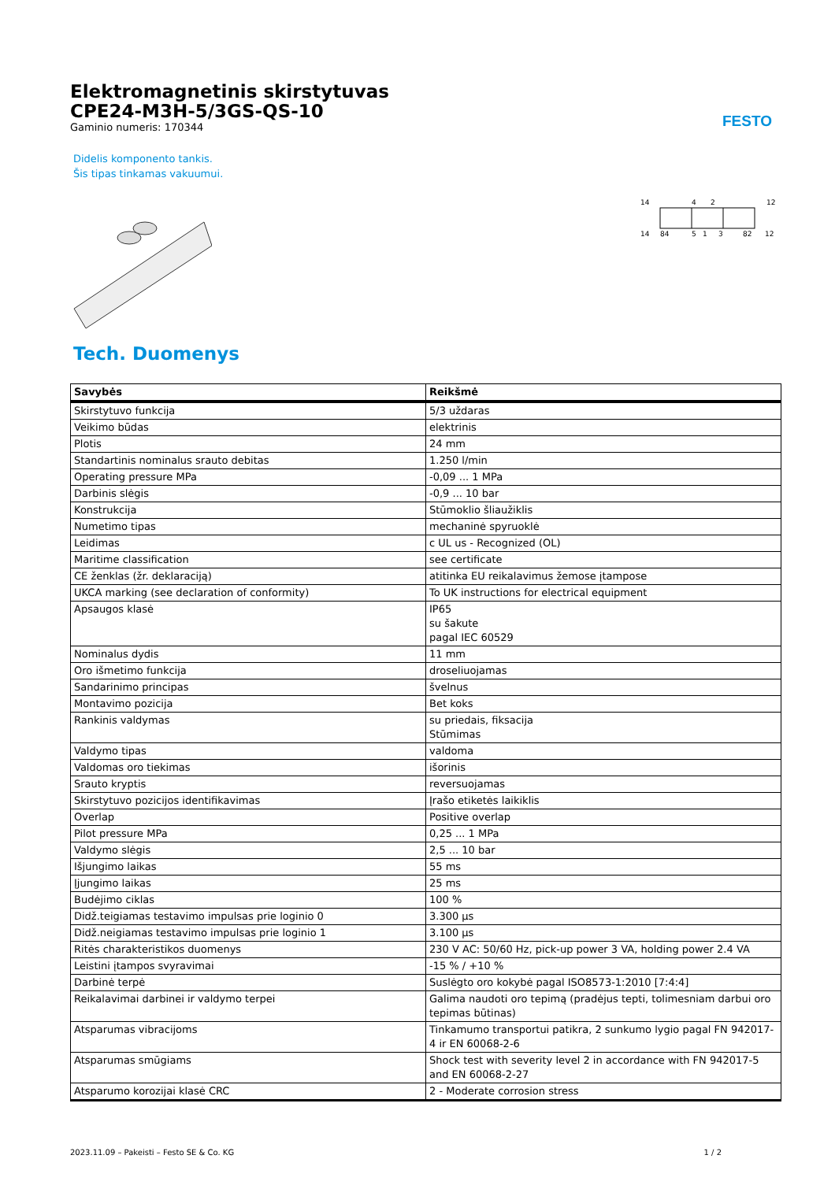Elektromagnetinis skirstytuvas
CPE24-M3H-5/3GS-QS-10
Gaminio numeris: 170344
FESTO
Didelis komponento tankis.
Šis tipas tinkamas vakuumui.
14
4
2
12
14
84
5
1
3
82
12
Tech. Duomenys
| Savybės | Reikšmė |
| --- | --- |
| Skirstytuvo funkcija | 5/3 uždaras |
| Veikimo būdas | elektrinis |
| Plotis | 24 mm |
| Standartinis nominalus srauto debitas | 1.250 l/min |
| Operating pressure MPa | -0,09 ... 1 MPa |
| Darbinis slėgis | -0,9 ... 10 bar |
| Konstrukcija | Stūmoklio šliaužiklis |
| Numetimo tipas | mechaninė spyruoklė |
| Leidimas | c UL us - Recognized (OL) |
| Maritime classification | see certificate |
| CE ženklas (žr. deklaraciją) | atitinka EU reikalavimus žemose įtampose |
| UKCA marking (see declaration of conformity) | To UK instructions for electrical equipment |
| Apsaugos klasė | IP65 su šakute pagal IEC 60529 |
| Nominalus dydis | 11 mm |
| Oro išmetimo funkcija | droseliuojamas |
| Sandarinimo principas | švelnus |
| Montavimo pozicija | Bet koks |
| Rankinis valdymas | su priedais, fiksacija Stūmimas |
| Valdymo tipas | valdoma |
| Valdomas oro tiekimas | išorinis |
| Srauto kryptis | reversuojamas |
| Skirstytuvo pozicijos identifikavimas | Įrašo etiketės laikiklis |
| Overlap | Positive overlap |
| Pilot pressure MPa | 0,25 ... 1 MPa |
| Valdymo slėgis | 2,5 ... 10 bar |
| Išjungimo laikas | 55 ms |
| Įjungimo laikas | 25 ms |
| Budėjimo ciklas | 100 % |
| Didž.teigiamas testavimo impulsas prie loginio 0 | 3.300 µs |
| Didž.neigiamas testavimo impulsas prie loginio 1 | 3.100 µs |
| Ritės charakteristikos duomenys | 230 V AC: 50/60 Hz, pick-up power 3 VA, holding power 2.4 VA |
| Leistini įtampos svyravimai | -15 % / +10 % |
| Darbinė terpė | Suslėgto oro kokybė pagal ISO8573-1:2010 [7:4:4] |
| Reikalavimai darbinei ir valdymo terpei | Galima naudoti oro tepimą (pradėjus tepti, tolimesniam darbui oro tepimas būtinas) |
| Atsparumas vibracijoms | Tinkamumo transportui patikra, 2 sunkumo lygio pagal FN 942017-4 ir EN 60068-2-6 |
| Atsparumas smūgiams | Shock test with severity level 2 in accordance with FN 942017-5 and EN 60068-2-27 |
| Atsparumo korozijai klasė CRC | 2 - Moderate corrosion stress |
2023.11.09 – Pakeisti – Festo SE & Co. KG 1 / 2